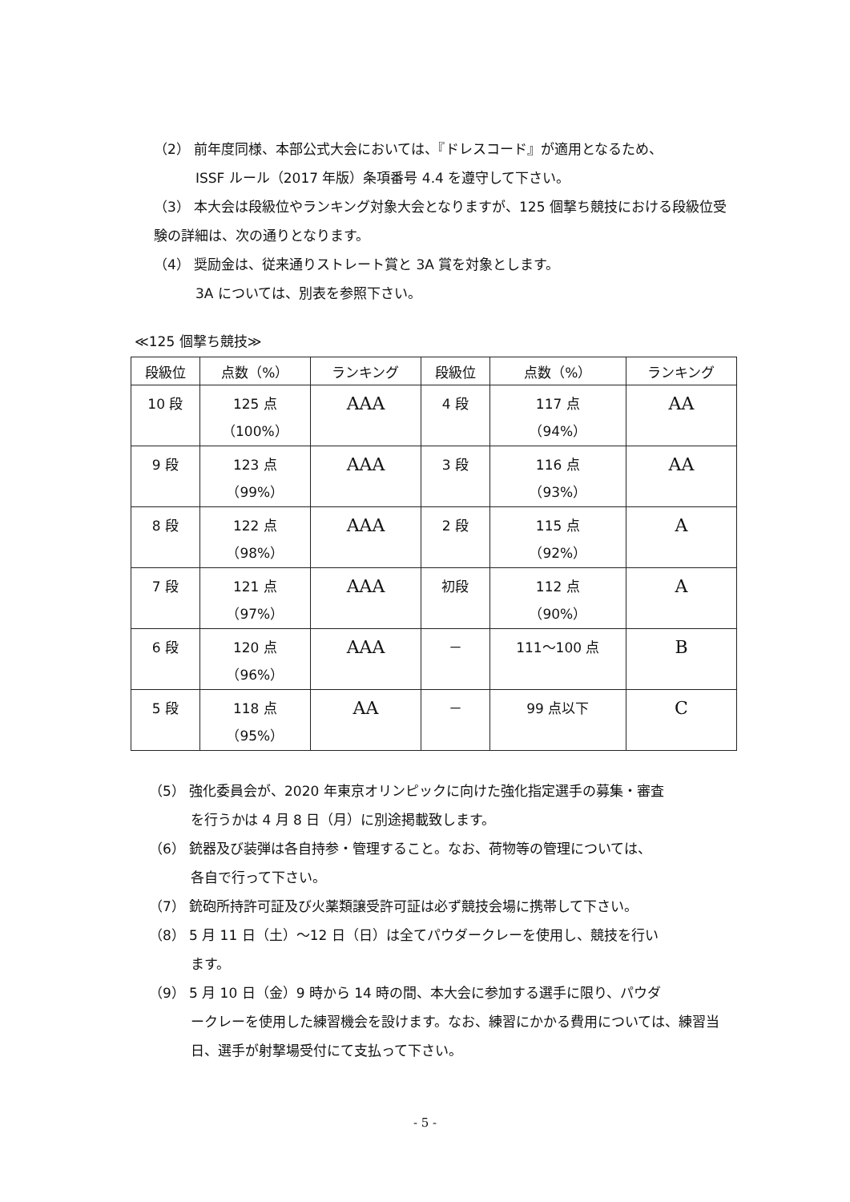（2） 前年度同様、本部公式大会においては、『ドレスコード』が適用となるため、
ISSF ルール（2017 年版）条項番号 4.4 を遵守して下さい。
（3） 本大会は段級位やランキング対象大会となりますが、125 個撃ち競技における段級位受験の詳細は、次の通りとなります。
（4） 奨励金は、従来通りストレート賞と 3A 賞を対象とします。
3A については、別表を参照下さい。
≪125 個撃ち競技≫
| 段級位 | 点数（%） | ランキング | 段級位 | 点数（%） | ランキング |
| --- | --- | --- | --- | --- | --- |
| 10 段 | 125 点 （100%） | AAA | 4 段 | 117 点 （94%） | AA |
| 9 段 | 123 点 （99%） | AAA | 3 段 | 116 点 （93%） | AA |
| 8 段 | 122 点 （98%） | AAA | 2 段 | 115 点 （92%） | A |
| 7 段 | 121 点 （97%） | AAA | 初段 | 112 点 （90%） | A |
| 6 段 | 120 点 （96%） | AAA | － | 111～100 点 | B |
| 5 段 | 118 点 （95%） | AA | － | 99 点以下 | C |
（5） 強化委員会が、2020 年東京オリンピックに向けた強化指定選手の募集・審査
を行うかは 4 月 8 日（月）に別途掲載致します。
（6） 銃器及び装弾は各自持参・管理すること。なお、荷物等の管理については、
各自で行って下さい。
（7） 銃砲所持許可証及び火薬類譲受許可証は必ず競技会場に携帯して下さい。
（8） 5 月 11 日（土）～12 日（日）は全てパウダークレーを使用し、競技を行い
ます。
（9） 5 月 10 日（金）9 時から 14 時の間、本大会に参加する選手に限り、パウダ
ークレーを使用した練習機会を設けます。なお、練習にかかる費用については、練習当日、選手が射撃場受付にて支払って下さい。
- 5 -